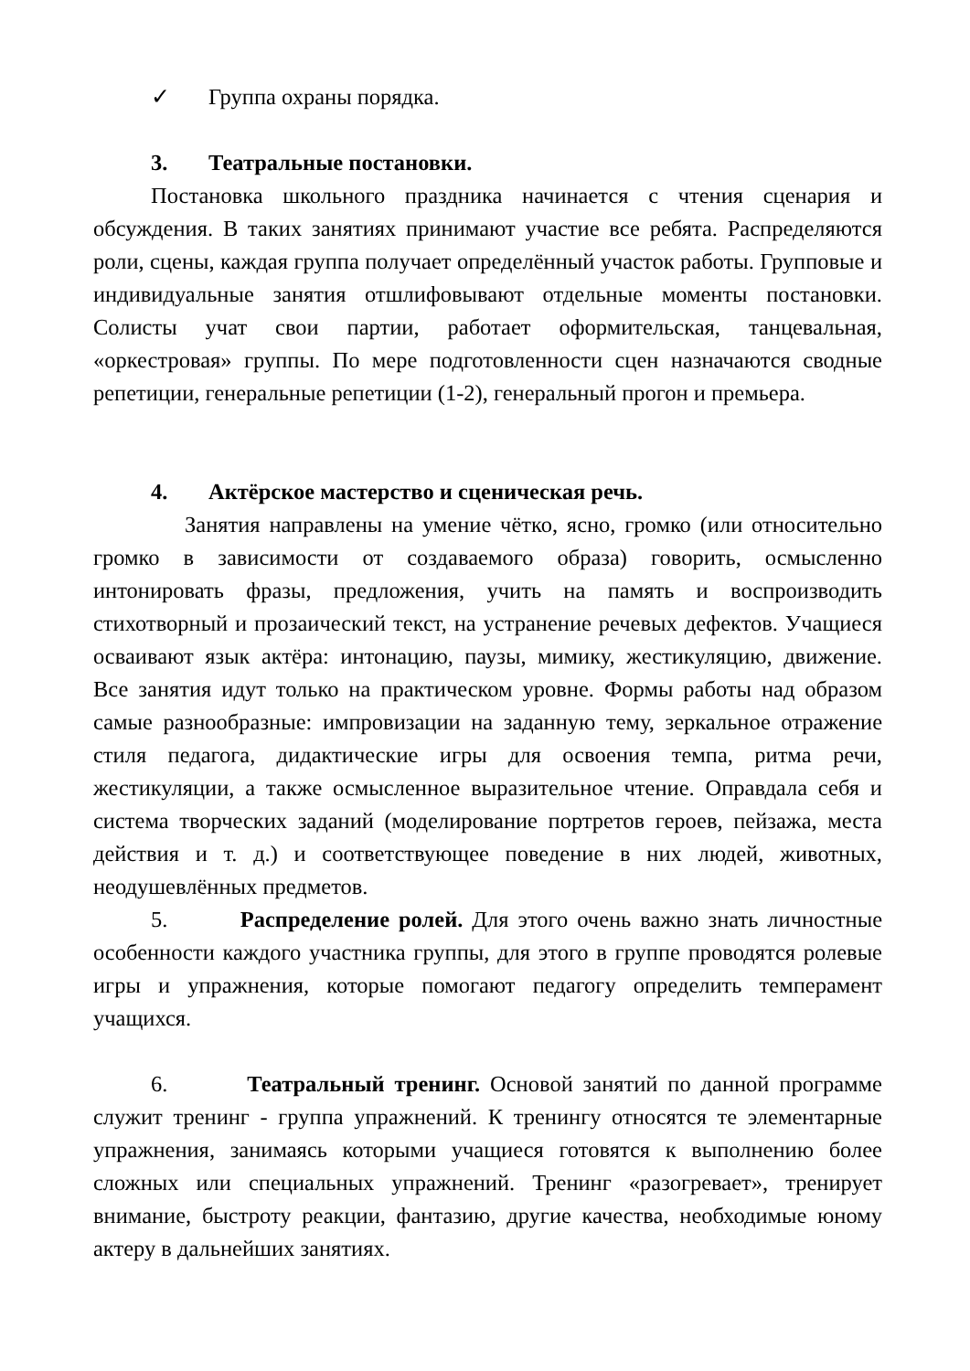✓ Группа охраны порядка.
3. Театральные постановки.
Постановка школьного праздника начинается с чтения сценария и обсуждения. В таких занятиях принимают участие все ребята. Распределяются роли, сцены, каждая группа получает определённый участок работы. Групповые и индивидуальные занятия отшлифовывают отдельные моменты постановки. Солисты учат свои партии, работает оформительская, танцевальная, «оркестровая» группы. По мере подготовленности сцен назначаются сводные репетиции, генеральные репетиции (1-2), генеральный прогон и премьера.
4. Актёрское мастерство и сценическая речь.
Занятия направлены на умение чётко, ясно, громко (или относительно громко в зависимости от создаваемого образа) говорить, осмысленно интонировать фразы, предложения, учить на память и воспроизводить стихотворный и прозаический текст, на устранение речевых дефектов. Учащиеся осваивают язык актёра: интонацию, паузы, мимику, жестикуляцию, движение. Все занятия идут только на практическом уровне. Формы работы над образом самые разнообразные: импровизации на заданную тему, зеркальное отражение стиля педагога, дидактические игры для освоения темпа, ритма речи, жестикуляции, а также осмысленное выразительное чтение. Оправдала себя и система творческих заданий (моделирование портретов героев, пейзажа, места действия и т. д.) и соответствующее поведение в них людей, животных, неодушевлённых предметов.
5. Распределение ролей. Для этого очень важно знать личностные особенности каждого участника группы, для этого в группе проводятся ролевые игры и упражнения, которые помогают педагогу определить темперамент учащихся.
6. Театральный тренинг. Основой занятий по данной программе служит тренинг - группа упражнений. К тренингу относятся те элементарные упражнения, занимаясь которыми учащиеся готовятся к выполнению более сложных или специальных упражнений. Тренинг «разогревает», тренирует внимание, быстроту реакции, фантазию, другие качества, необходимые юному актеру в дальнейших занятиях.